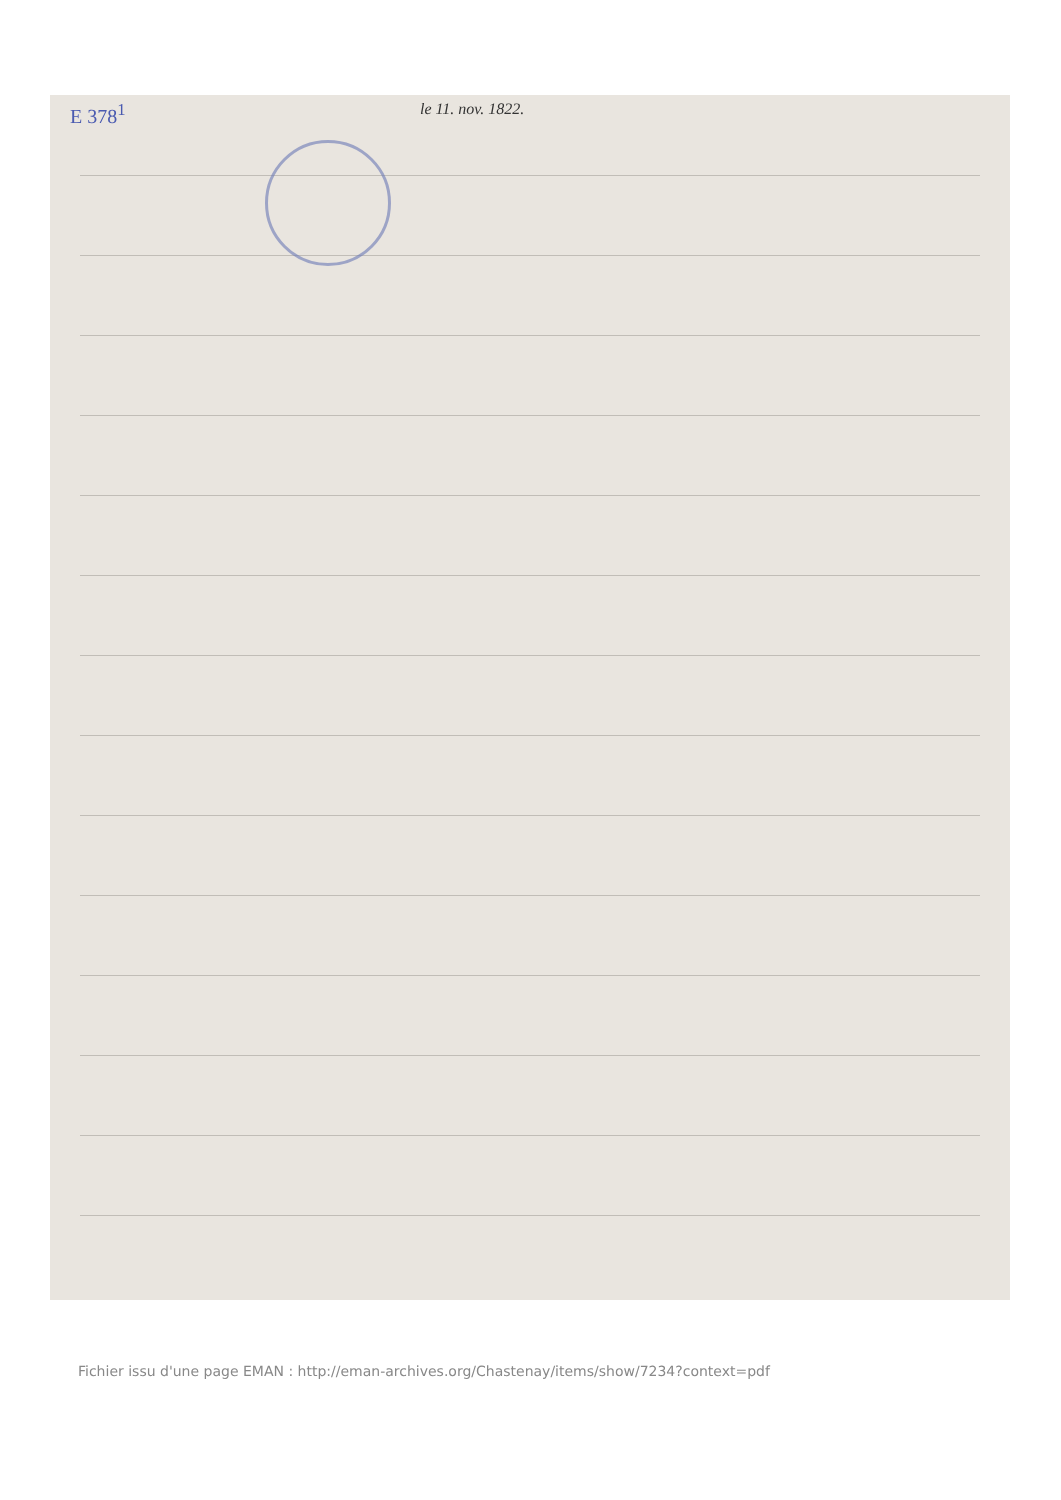E 378<sup>1</sup> le 11. nov. 1822.
Fichier issu d'une page EMAN : http://eman-archives.org/Chastenay/items/show/7234?context=pdf